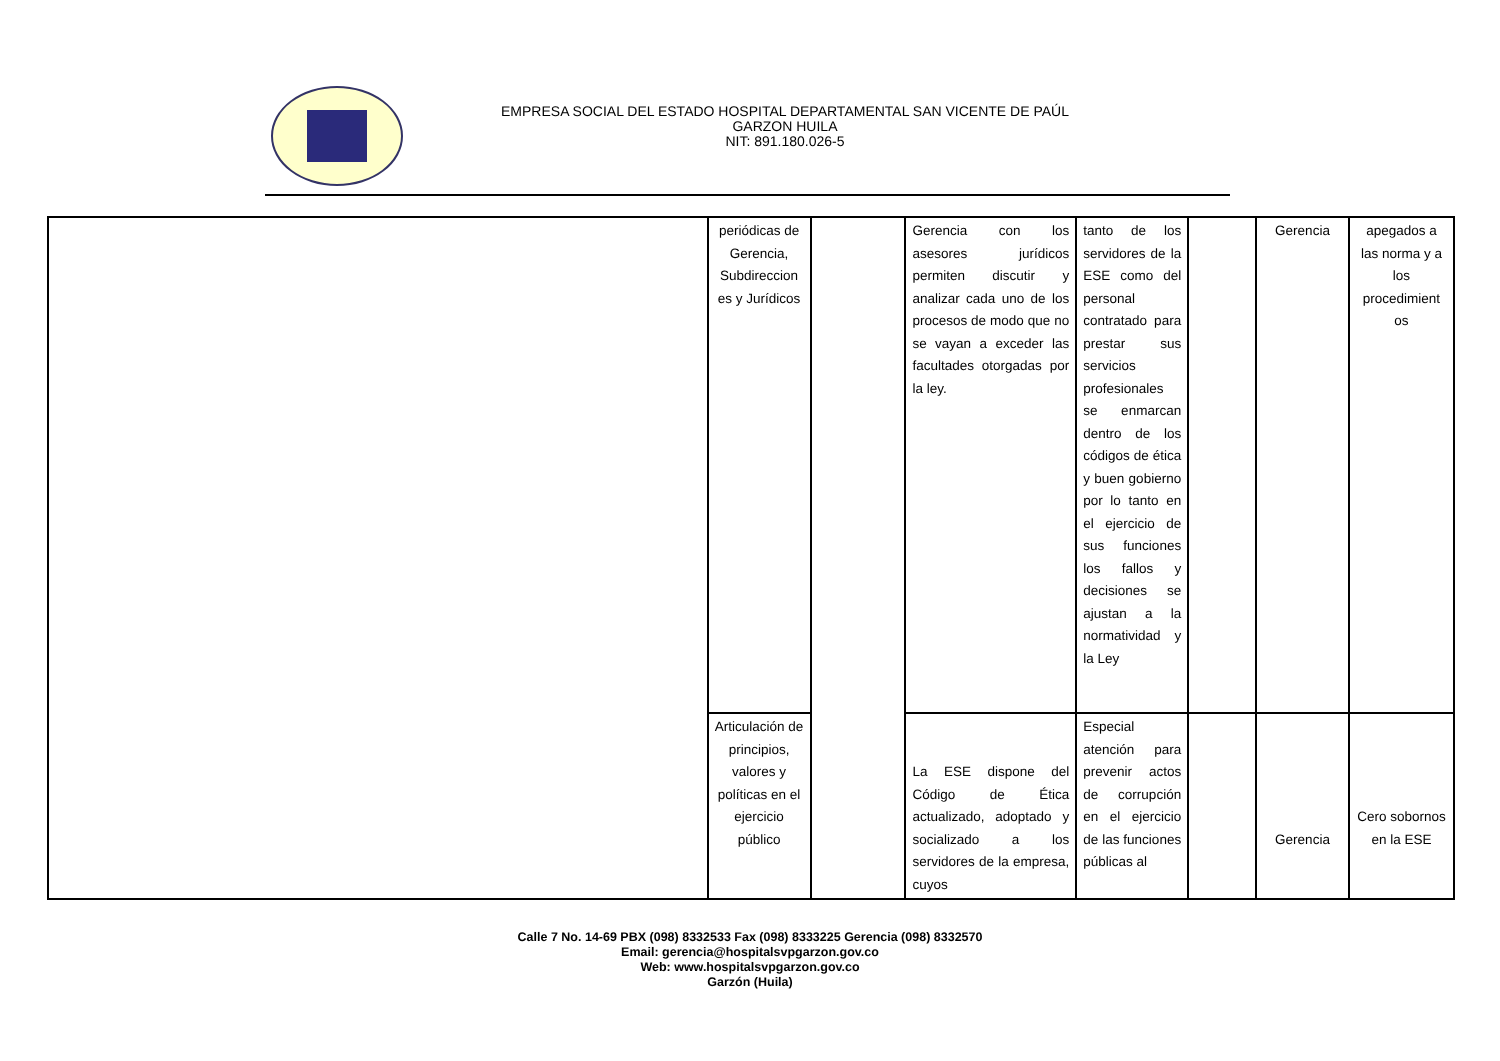EMPRESA SOCIAL DEL ESTADO HOSPITAL DEPARTAMENTAL SAN VICENTE DE PAÚL
GARZON HUILA
NIT: 891.180.026-5
| | periódicas de Gerencia, Subdireccion es y Jurídicos | | Gerencia con los asesores jurídicos permiten discutir y analizar cada uno de los procesos de modo que no se vayan a exceder las facultades otorgadas por la ley. | tanto de los servidores de la ESE como del personal contratado para prestar sus servicios profesionales se enmarcan dentro de los códigos de ética y buen gobierno por lo tanto en el ejercicio de sus funciones los fallos y decisiones se ajustan a la normatividad y la Ley | | Gerencia | apegados a las norma y a los procedimient os |
| | Articulación de principios, valores y políticas en el ejercicio público | | La ESE dispone del Código de Ética actualizado, adoptado y socializado a los servidores de la empresa, cuyos | Especial atención para prevenir actos de corrupción en el ejercicio de las funciones públicas al | | Gerencia | Cero sobornos en la ESE |
Calle 7 No. 14-69 PBX (098) 8332533 Fax (098) 8333225 Gerencia (098) 8332570
Email: gerencia@hospitalsvpgarzon.gov.co
Web: www.hospitalsvpgarzon.gov.co
Garzón (Huila)